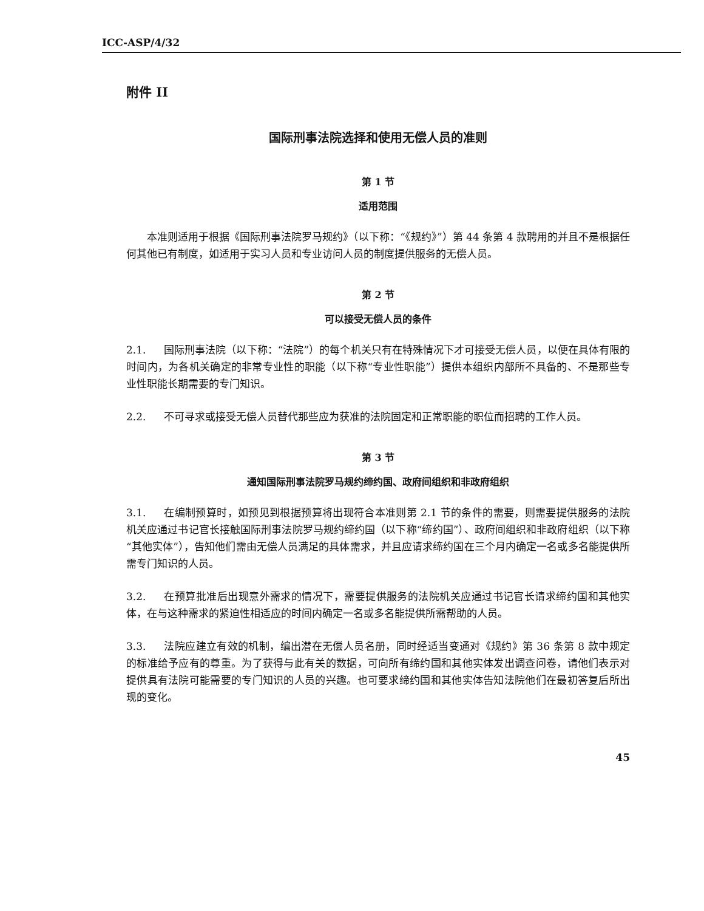ICC-ASP/4/32
附件 II
国际刑事法院选择和使用无偿人员的准则
第 1 节
适用范围
　　本准则适用于根据《国际刑事法院罗马规约》（以下称：“《规约》”）第 44 条第 4 款聘用的并且不是根据任何其他已有制度，如适用于实习人员和专业访问人员的制度提供服务的无偿人员。
第 2 节
可以接受无偿人员的条件
2.1. 国际刑事法院（以下称：“法院”）的每个机关只有在特殊情况下才可接受无偿人员，以便在具体有限的时间内，为各机关确定的非常专业性的职能（以下称“专业性职能”）提供本组织内部所不具备的、不是那些专业性职能长期需要的专门知识。
2.2. 不可寻求或接受无偿人员替代那些应为获准的法院固定和正常职能的职位而招聘的工作人员。
第 3 节
通知国际刑事法院罗马规约缔约国、政府间组织和非政府组织
3.1. 在编制预算时，如预见到根据预算将出现符合本准则第 2.1 节的条件的需要，则需要提供服务的法院机关应通过书记官长接触国际刑事法院罗马规约缔约国（以下称“缔约国”）、政府间组织和非政府组织（以下称“其他实体”），告知他们需由无偿人员满足的具体需求，并且应请求缔约国在三个月内确定一名或多名能提供所需专门知识的人员。
3.2. 在预算批准后出现意外需求的情况下，需要提供服务的法院机关应通过书记官长请求缔约国和其他实体，在与这种需求的紧迫性相适应的时间内确定一名或多名能提供所需帮助的人员。
3.3. 法院应建立有效的机制，编出潜在无偿人员名册，同时经适当变通对《规约》第 36 条第 8 款中规定的标准给予应有的尊重。为了获得与此有关的数据，可向所有缔约国和其他实体发出调查问卷，请他们表示对提供具有法院可能需要的专门知识的人员的兴趣。也可要求缔约国和其他实体告知法院他们在最初答复后所出现的变化。
45